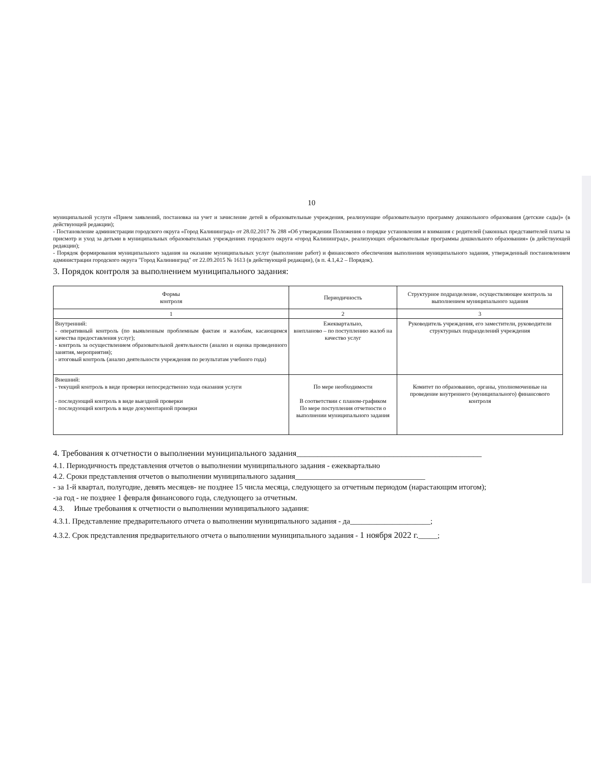10
муниципальной услуги «Прием заявлений, постановка на учет и зачисление детей в образовательные учреждения, реализующие образовательную программу дошкольного образования (детские сады)» (в действующей редакции);
- Постановление администрации городского округа «Город Калининград» от 28.02.2017 № 288 «Об утверждении Положения о порядке установления и взимания с родителей (законных представителей платы за присмотр и уход за детьми в муниципальных образовательных учреждениях городского округа «город Калининград», реализующих образовательные программы дошкольного образования» (в действующей редакции);
- Порядок формирования муниципального задания на оказание муниципальных услуг (выполнение работ) и финансового обеспечения выполнения муниципального задания, утвержденный постановлением администрации городского округа "Город Калининград" от 22.09.2015 № 1613 (в действующей редакции), (в п. 4.1,4.2 – Порядок).
3. Порядок контроля за выполнением муниципального задания:
| Формы контроля | Периодичность | Структурное подразделение, осуществляющее контроль за выполнением муниципального задания |
| --- | --- | --- |
| 1 | 2 | 3 |
| Внутренний: - оперативный контроль (по выявленным проблемным фактам и жалобам, касающимся качества предоставления услуг); - контроль за осуществлением образовательной деятельности (анализ и оценка проведенного занятия, мероприятия); - итоговый контроль (анализ деятельности учреждения по результатам учебного года) | Ежеквартально, внепланово – по поступлению жалоб на качество услуг | Руководитель учреждения, его заместители, руководители структурных подразделений учреждения |
| Внешний: - текущий контроль в виде проверки непосредственно хода оказания услуги - последующий контроль в виде выездной проверки - последующий контроль в виде документарной проверки | По мере необходимости В соответствии с планом-графиком По мере поступления отчетности о выполнении муниципального задания | Комитет по образованию, органы, уполномоченные на проведение внутреннего (муниципального) финансового контроля |
4. Требования к отчетности о выполнении муниципального задания____________________________________________
4.1. Периодичность представления отчетов о выполнении муниципального задания - ежеквартально
4.2. Сроки представления отчетов о выполнении муниципального задания__________________________________
- за 1-й квартал, полугодие, девять месяцев- не позднее 15 числа месяца, следующего за отчетным периодом (нарастающим итогом);
-за год - не позднее 1 февраля финансового года, следующего за отчетным.
4.3. Иные требования к отчетности о выполнении муниципального задания:
4.3.1. Представление предварительного отчета о выполнении муниципального задания - да_____________________;
4.3.2. Срок представления предварительного отчета о выполнении муниципального задания - 1 ноября 2022 г._____;